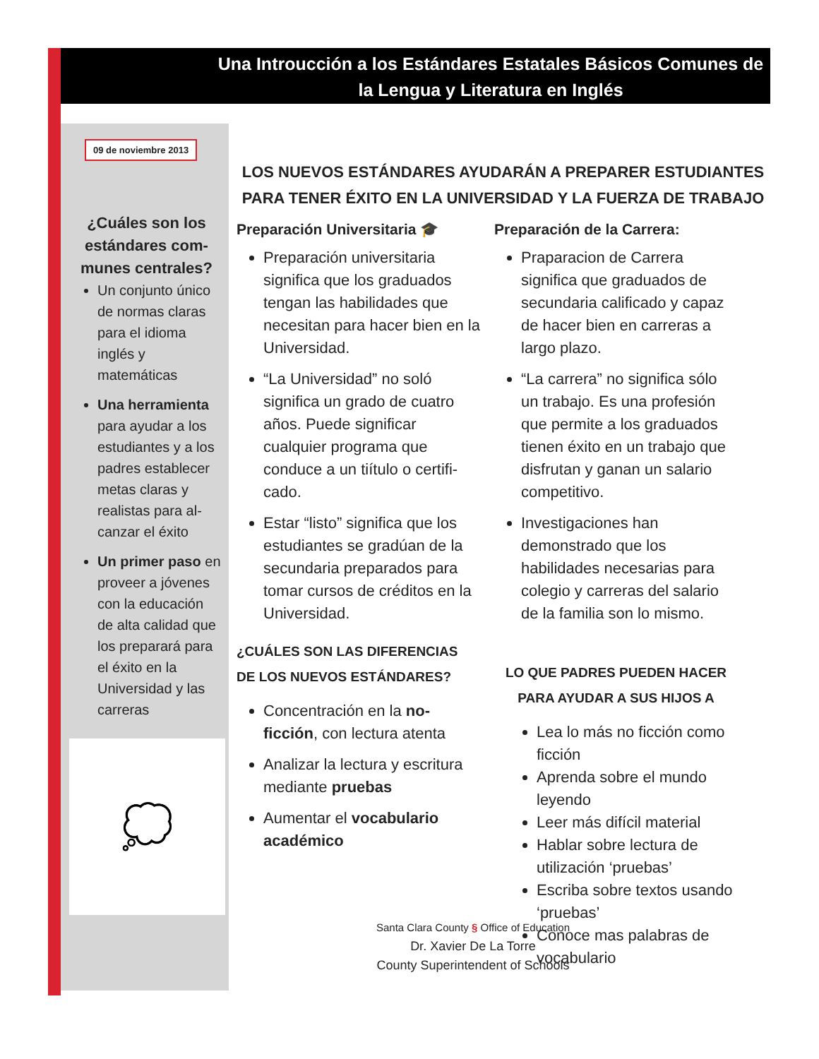Una Introucción a los Estándares Estatales Básicos Comunes de la Lengua y Literatura en Inglés
09 de noviembre 2013
¿Cuáles son los estándares com-munes centrales?
Un conjunto único de normas claras para el idioma inglés y matemáticas
Una herramienta para ayudar a los estudiantes y a los padres establecer metas claras y realistas para al-canzar el éxito
Un primer paso en proveer a jóvenes con la educación de alta calidad que los preparará para el éxito en la Universidad y las carreras
💭
LOS NUEVOS ESTÁNDARES AYUDARÁN A PREPARER ESTUDIANTES PARA TENER ÉXITO EN LA UNIVERSIDAD Y LA FUERZA DE TRABAJO
Preparación Universitaria 🎓
Preparación universitaria significa que los graduados tengan las habilidades que necesitan para hacer bien en la Universidad.
“La Universidad” no soló significa un grado de cuatro años. Puede significar cualquier programa que conduce a un tiítulo o certifi-cado.
Estar “listo” significa que los estudiantes se gradúan de la secundaria preparados para tomar cursos de créditos en la Universidad.
¿CUÁLES SON LAS DIFERENCIAS DE LOS NUEVOS ESTÁNDARES?
Concentración en la no-ficción, con lectura atenta
Analizar la lectura y escritura mediante pruebas
Aumentar el vocabulario académico
Preparación de la Carrera:
Praparacion de Carrera significa que graduados de secundaria calificado y capaz de hacer bien en carreras a largo plazo.
“La carrera” no significa sólo un trabajo. Es una profesión que permite a los graduados tienen éxito en un trabajo que disfrutan y ganan un salario competitivo.
Investigaciones han demonstrado que los habilidades necesarias para colegio y carreras del salario de la familia son lo mismo.
LO QUE PADRES PUEDEN HACER PARA AYUDAR A SUS HIJOS A
Lea lo más no ficción como ficción
Aprenda sobre el mundo leyendo
Leer más difícil material
Hablar sobre lectura de utilización ‘pruebas’
Escriba sobre textos usando ‘pruebas’
Conoce mas palabras de vocabulario
Santa Clara County § Office of Education
Dr. Xavier De La Torre
County Superintendent of Schools